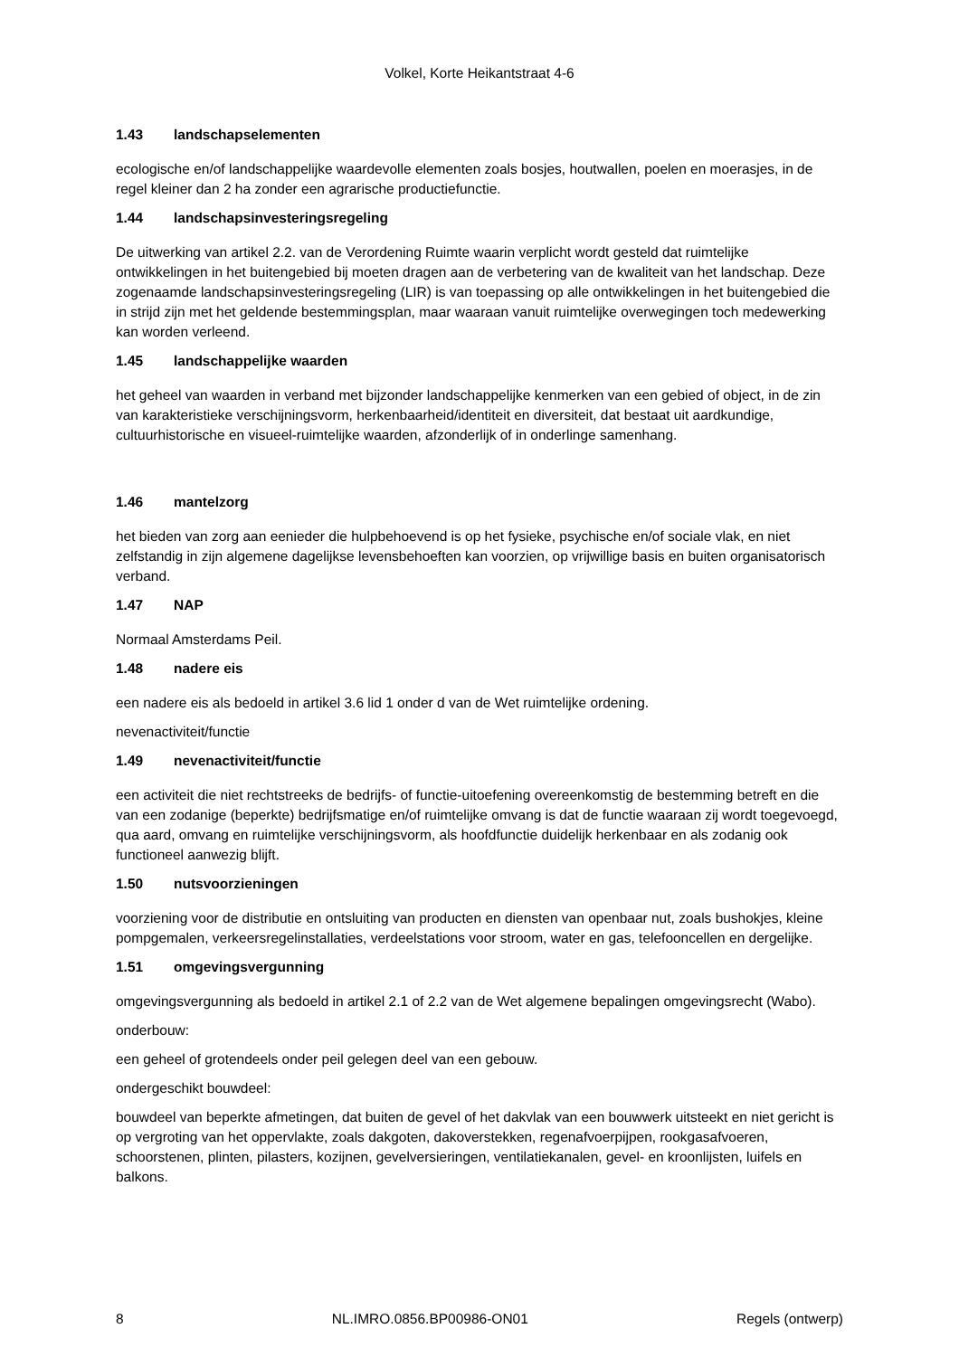Volkel, Korte Heikantstraat 4-6
1.43 landschapselementen
ecologische en/of landschappelijke waardevolle elementen zoals bosjes, houtwallen, poelen en moerasjes, in de regel kleiner dan 2 ha zonder een agrarische productiefunctie.
1.44 landschapsinvesteringsregeling
De uitwerking van artikel 2.2. van de Verordening Ruimte waarin verplicht wordt gesteld dat ruimtelijke ontwikkelingen in het buitengebied bij moeten dragen aan de verbetering van de kwaliteit van het landschap. Deze zogenaamde landschapsinvesteringsregeling (LIR) is van toepassing op alle ontwikkelingen in het buitengebied die in strijd zijn met het geldende bestemmingsplan, maar waaraan vanuit ruimtelijke overwegingen toch medewerking kan worden verleend.
1.45 landschappelijke waarden
het geheel van waarden in verband met bijzonder landschappelijke kenmerken van een gebied of object, in de zin van karakteristieke verschijningsvorm, herkenbaarheid/identiteit en diversiteit, dat bestaat uit aardkundige, cultuurhistorische en visueel-ruimtelijke waarden, afzonderlijk of in onderlinge samenhang.
1.46 mantelzorg
het bieden van zorg aan eenieder die hulpbehoevend is op het fysieke, psychische en/of sociale vlak, en niet zelfstandig in zijn algemene dagelijkse levensbehoeften kan voorzien, op vrijwillige basis en buiten organisatorisch verband.
1.47 NAP
Normaal Amsterdams Peil.
1.48 nadere eis
een nadere eis als bedoeld in artikel 3.6 lid 1 onder d van de Wet ruimtelijke ordening.
nevenactiviteit/functie
1.49 nevenactiviteit/functie
een activiteit die niet rechtstreeks de bedrijfs- of functie-uitoefening overeenkomstig de bestemming betreft en die van een zodanige (beperkte) bedrijfsmatige en/of ruimtelijke omvang is dat de functie waaraan zij wordt toegevoegd, qua aard, omvang en ruimtelijke verschijningsvorm, als hoofdfunctie duidelijk herkenbaar en als zodanig ook functioneel aanwezig blijft.
1.50 nutsvoorzieningen
voorziening voor de distributie en ontsluiting van producten en diensten van openbaar nut, zoals bushokjes, kleine pompgemalen, verkeersregelinstallaties, verdeelstations voor stroom, water en gas, telefooncellen en dergelijke.
1.51 omgevingsvergunning
omgevingsvergunning als bedoeld in artikel 2.1 of 2.2 van de Wet algemene bepalingen omgevingsrecht (Wabo).
onderbouw:
een geheel of grotendeels onder peil gelegen deel van een gebouw.
ondergeschikt bouwdeel:
bouwdeel van beperkte afmetingen, dat buiten de gevel of het dakvlak van een bouwwerk uitsteekt en niet gericht is op vergroting van het oppervlakte, zoals dakgoten, dakoverstekken, regenafvoerpijpen, rookgasafvoeren, schoorstenen, plinten, pilasters, kozijnen, gevelversieringen, ventilatiekanalen, gevel- en kroonlijsten, luifels en balkons.
8 NL.IMRO.0856.BP00986-ON01 Regels (ontwerp)